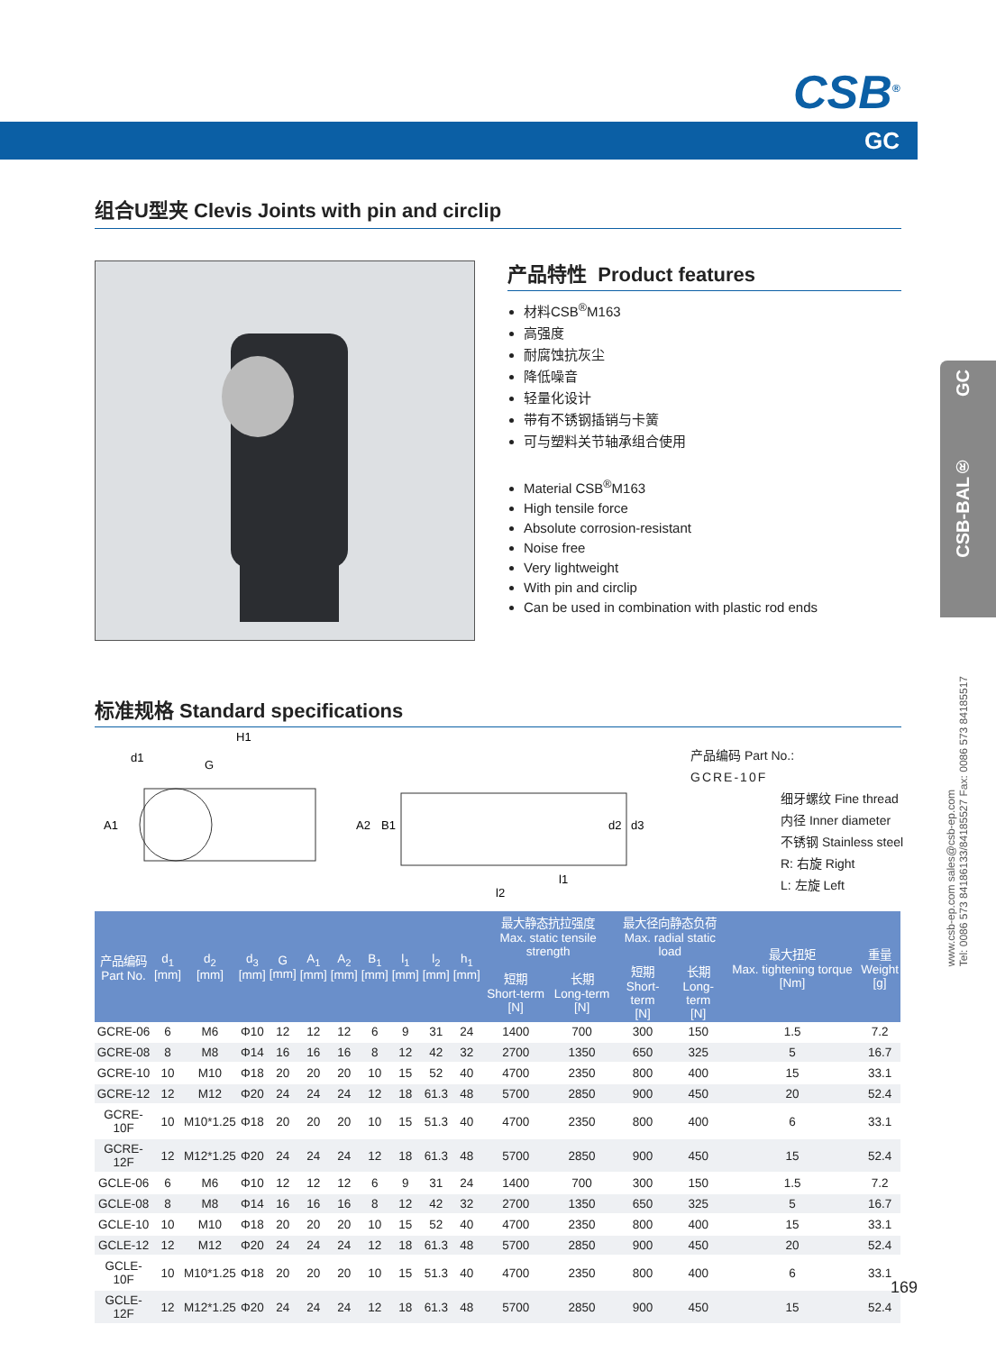CSB<sup>®</sup>
GC
CSB-BAL® GC
www.csb-ep.com sales@csb-ep.com
Tel: 0086 573 84186133/84185527 Fax: 0086 573 84185517
组合U型夹 Clevis Joints with pin and circlip
产品特性 Product features
材料CSB<sup>®</sup>M163
高强度
耐腐蚀抗灰尘
降低噪音
轻量化设计
带有不锈钢插销与卡簧
可与塑料关节轴承组合使用
Material CSB<sup>®</sup>M163
High tensile force
Absolute corrosion-resistant
Noise free
Very lightweight
With pin and circlip
Can be used in combination with plastic rod ends
标准规格 Standard specifications
H1
d1
G
A1
A2
B1
d2
d3
l1
l2
产品编码 Part No.:
GCRE-10F
细牙螺纹 Fine thread
内径 Inner diameter
不锈钢 Stainless steel
R: 右旋 Right
L: 左旋 Left
| 产品编码 Part No. | d<sub>1</sub> [mm] | d<sub>2</sub> [mm] | d<sub>3</sub> [mm] | G [mm] | A<sub>1</sub> [mm] | A<sub>2</sub> [mm] | B<sub>1</sub> [mm] | l<sub>1</sub> [mm] | l<sub>2</sub> [mm] | h<sub>1</sub> [mm] | 最大静态抗拉强度 Max. static tensile strength | | 最大径向静态负荷 Max. radial static load | | 最大扭矩 Max. tightening torque [Nm] | 重量 Weight [g] |
| --- | --- | --- | --- | --- | --- | --- | --- | --- | --- | --- | --- | --- | --- | --- | --- | --- |
| | | | | | | | | | | | 短期 Short-term [N] | 长期 Long-term [N] | 短期 Short-term [N] | 长期 Long-term [N] | | |
| GCRE-06 | 6 | M6 | Φ10 | 12 | 12 | 12 | 6 | 9 | 31 | 24 | 1400 | 700 | 300 | 150 | 1.5 | 7.2 |
| GCRE-08 | 8 | M8 | Φ14 | 16 | 16 | 16 | 8 | 12 | 42 | 32 | 2700 | 1350 | 650 | 325 | 5 | 16.7 |
| GCRE-10 | 10 | M10 | Φ18 | 20 | 20 | 20 | 10 | 15 | 52 | 40 | 4700 | 2350 | 800 | 400 | 15 | 33.1 |
| GCRE-12 | 12 | M12 | Φ20 | 24 | 24 | 24 | 12 | 18 | 61.3 | 48 | 5700 | 2850 | 900 | 450 | 20 | 52.4 |
| GCRE-10F | 10 | M10*1.25 | Φ18 | 20 | 20 | 20 | 10 | 15 | 51.3 | 40 | 4700 | 2350 | 800 | 400 | 6 | 33.1 |
| GCRE-12F | 12 | M12*1.25 | Φ20 | 24 | 24 | 24 | 12 | 18 | 61.3 | 48 | 5700 | 2850 | 900 | 450 | 15 | 52.4 |
| GCLE-06 | 6 | M6 | Φ10 | 12 | 12 | 12 | 6 | 9 | 31 | 24 | 1400 | 700 | 300 | 150 | 1.5 | 7.2 |
| GCLE-08 | 8 | M8 | Φ14 | 16 | 16 | 16 | 8 | 12 | 42 | 32 | 2700 | 1350 | 650 | 325 | 5 | 16.7 |
| GCLE-10 | 10 | M10 | Φ18 | 20 | 20 | 20 | 10 | 15 | 52 | 40 | 4700 | 2350 | 800 | 400 | 15 | 33.1 |
| GCLE-12 | 12 | M12 | Φ20 | 24 | 24 | 24 | 12 | 18 | 61.3 | 48 | 5700 | 2850 | 900 | 450 | 20 | 52.4 |
| GCLE-10F | 10 | M10*1.25 | Φ18 | 20 | 20 | 20 | 10 | 15 | 51.3 | 40 | 4700 | 2350 | 800 | 400 | 6 | 33.1 |
| GCLE-12F | 12 | M12*1.25 | Φ20 | 24 | 24 | 24 | 12 | 18 | 61.3 | 48 | 5700 | 2850 | 900 | 450 | 15 | 52.4 |
169